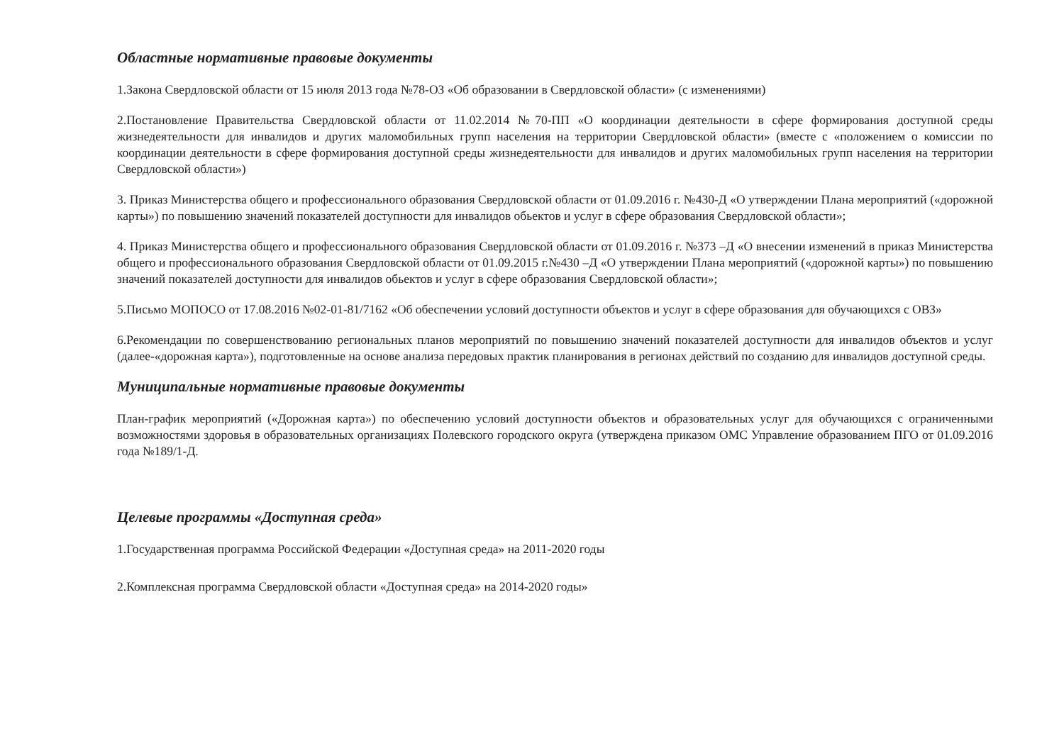Областные нормативные правовые документы
1.Закона Свердловской области от 15 июля 2013 года №78-ОЗ «Об образовании в Свердловской области» (с изменениями)
2.Постановление Правительства Свердловской области от 11.02.2014 №70-ПП «О координации деятельности в сфере формирования доступной среды жизнедеятельности для инвалидов и других маломобильных групп населения на территории Свердловской области» (вместе с «положением о комиссии по координации деятельности в сфере формирования доступной среды жизнедеятельности для инвалидов и других маломобильных групп населения на территории Свердловской области»)
3. Приказ Министерства общего и профессионального образования Свердловской области от 01.09.2016 г. №430-Д «О утверждении Плана мероприятий («дорожной карты») по повышению значений показателей доступности для инвалидов обьектов и услуг в сфере образования Свердловской области»;
4. Приказ Министерства общего и профессионального образования Свердловской области от 01.09.2016 г. №373 –Д «О внесении изменений в приказ Министерства общего и профессионального образования Свердловской области от 01.09.2015 г.№430 –Д «О утверждении Плана мероприятий («дорожной карты») по повышению значений показателей доступности для инвалидов обьектов и услуг в сфере образования Свердловской области»;
5.Письмо МОПОСО от 17.08.2016 №02-01-81/7162 «Об обеспечении условий доступности объектов и услуг в сфере образования для обучающихся с ОВЗ»
6.Рекомендации по совершенствованию региональных планов мероприятий по повышению значений показателей доступности для инвалидов объектов и услуг (далее-«дорожная карта»), подготовленные на основе анализа передовых практик планирования в регионах действий по созданию для инвалидов доступной среды.
Муниципальные нормативные правовые документы
План-график мероприятий («Дорожная карта») по обеспечению условий доступности объектов и образовательных услуг для обучающихся с ограниченными возможностями здоровья в образовательных организациях Полевского городского округа (утверждена приказом ОМС Управление образованием ПГО от 01.09.2016 года №189/1-Д.
Целевые программы «Доступная среда»
1.Государственная программа Российской Федерации «Доступная среда» на 2011-2020 годы
2.Комплексная программа Свердловской области «Доступная среда» на 2014-2020 годы»